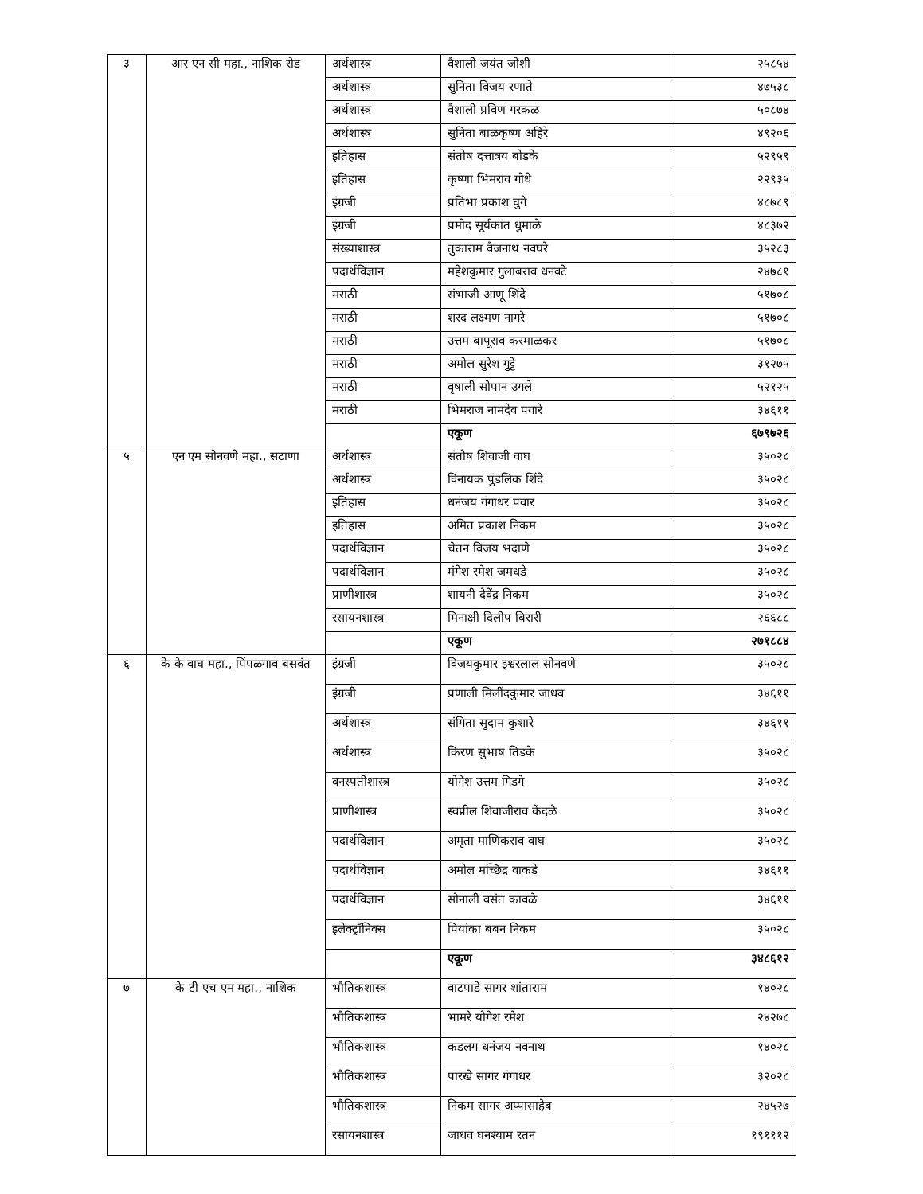| ३ | आर एन सी महा., नाशिक रोड | अर्थशास्त्र | वैशाली जयंत जोशी | २५८५४ |
| | | अर्थशास्त्र | सुनिता विजय रणाते | ४७५३८ |
| | | अर्थशास्त्र | वैशाली प्रविण गरकळ | ५०८७४ |
| | | अर्थशास्त्र | सुनिता बाळकृष्ण अहिरे | ४९२०६ |
| | | इतिहास | संतोष दत्तात्रय बोडके | ५२९५९ |
| | | इतिहास | कृष्णा भिमराव गोधे | २२९३५ |
| | | इंग्रजी | प्रतिभा प्रकाश घुगे | ४८७८९ |
| | | इंग्रजी | प्रमोद सूर्यकांत धुमाळे | ४८३७२ |
| | | संख्याशास्त्र | तुकाराम वैजनाथ नवघरे | ३५२८३ |
| | | पदार्थविज्ञान | महेशकुमार गुलाबराव धनवटे | २४७८१ |
| | | मराठी | संभाजी आणू शिंदे | ५१७०८ |
| | | मराठी | शरद लक्ष्मण नागरे | ५१७०८ |
| | | मराठी | उत्तम बापूराव करमाळकर | ५१७०८ |
| | | मराठी | अमोल सुरेश गुट्टे | ३१२७५ |
| | | मराठी | वृषाली सोपान उगले | ५२१२५ |
| | | मराठी | भिमराज नामदेव पगारे | ३४६११ |
| | | | एकूण | ६७९७२६ |
| ५ | एन एम सोनवणे महा., सटाणा | अर्थशास्त्र | संतोष शिवाजी वाघ | ३५०२८ |
| | | अर्थशास्त्र | विनायक पुंडलिक शिंदे | ३५०२८ |
| | | इतिहास | धनंजय गंगाधर पवार | ३५०२८ |
| | | इतिहास | अमित प्रकाश निकम | ३५०२८ |
| | | पदार्थविज्ञान | चेतन विजय भदाणे | ३५०२८ |
| | | पदार्थविज्ञान | मंगेश रमेश जमधडे | ३५०२८ |
| | | प्राणीशास्त्र | शायनी देवेंद्र निकम | ३५०२८ |
| | | रसायनशास्त्र | मिनाक्षी दिलीप बिरारी | २६६८८ |
| | | | एकूण | २७१८८४ |
| ६ | के के वाघ महा., पिंपळगाव बसवंत | इंग्रजी | विजयकुमार इश्वरलाल सोनवणे | ३५०२८ |
| | | इंग्रजी | प्रणाली मिलींदकुमार जाधव | ३४६११ |
| | | अर्थशास्त्र | संगिता सुदाम कुशारे | ३४६११ |
| | | अर्थशास्त्र | किरण सुभाष तिडके | ३५०२८ |
| | | वनस्पतीशास्त्र | योगेश उत्तम गिडगे | ३५०२८ |
| | | प्राणीशास्त्र | स्वप्नील शिवाजीराव केंदळे | ३५०२८ |
| | | पदार्थविज्ञान | अमृता माणिकराव वाघ | ३५०२८ |
| | | पदार्थविज्ञान | अमोल मच्छिंद्र वाकडे | ३४६११ |
| | | पदार्थविज्ञान | सोनाली वसंत कावळे | ३४६११ |
| | | इलेक्ट्रॉनिक्स | पियांका बबन निकम | ३५०२८ |
| | | | एकूण | ३४८६१२ |
| ७ | के टी एच एम महा., नाशिक | भौतिकशास्त्र | वाटपाडे सागर शांताराम | १४०२८ |
| | | भौतिकशास्त्र | भामरे योगेश रमेश | २४२७८ |
| | | भौतिकशास्त्र | कडलग धनंजय नवनाथ | १४०२८ |
| | | भौतिकशास्त्र | पारखे सागर गंगाधर | ३२०२८ |
| | | भौतिकशास्त्र | निकम सागर अप्पासाहेब | २४५२७ |
| | | रसायनशास्त्र | जाधव घनश्याम रतन | १९१११२ |